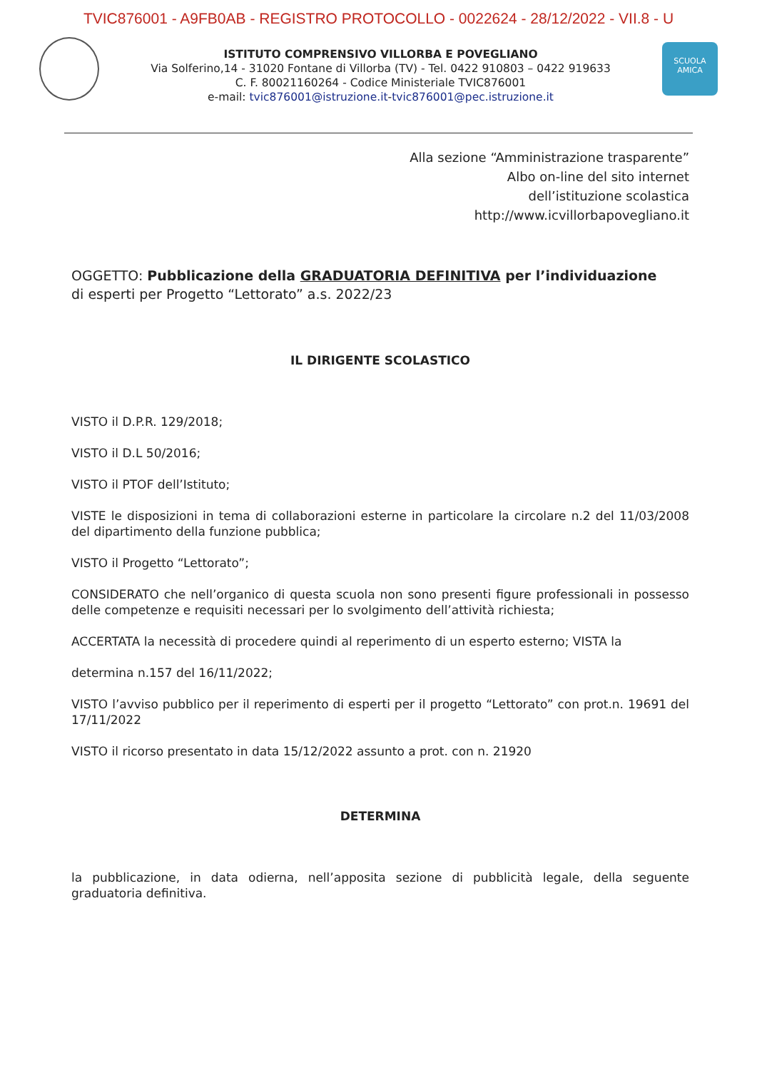TVIC876001 - A9FB0AB - REGISTRO PROTOCOLLO - 0022624 - 28/12/2022 - VII.8 - U
ISTITUTO COMPRENSIVO VILLORBA E POVEGLIANO
Via Solferino,14 - 31020 Fontane di Villorba (TV) - Tel. 0422 910803 – 0422 919633
C. F. 80021160264 - Codice Ministeriale TVIC876001
e-mail: tvic876001@istruzione.it-tvic876001@pec.istruzione.it
SCUOLA
AMICA
Alla sezione “Amministrazione trasparente”
Albo on-line del sito internet
dell’istituzione scolastica
http://www.icvillorbapovegliano.it
OGGETTO: Pubblicazione della GRADUATORIA DEFINITIVA per l’individuazione
di esperti per Progetto “Lettorato” a.s. 2022/23
IL DIRIGENTE SCOLASTICO
VISTO il D.P.R. 129/2018;
VISTO il D.L 50/2016;
VISTO il PTOF dell’Istituto;
VISTE le disposizioni in tema di collaborazioni esterne in particolare la circolare n.2 del 11/03/2008 del dipartimento della funzione pubblica;
VISTO il Progetto “Lettorato”;
CONSIDERATO che nell’organico di questa scuola non sono presenti figure professionali in possesso delle competenze e requisiti necessari per lo svolgimento dell’attività richiesta;
ACCERTATA la necessità di procedere quindi al reperimento di un esperto esterno; VISTA la
determina n.157 del 16/11/2022;
VISTO l’avviso pubblico per il reperimento di esperti per il progetto “Lettorato” con prot.n. 19691 del 17/11/2022
VISTO il ricorso presentato in data 15/12/2022 assunto a prot. con n. 21920
DETERMINA
la pubblicazione, in data odierna, nell’apposita sezione di pubblicità legale, della seguente graduatoria definitiva.